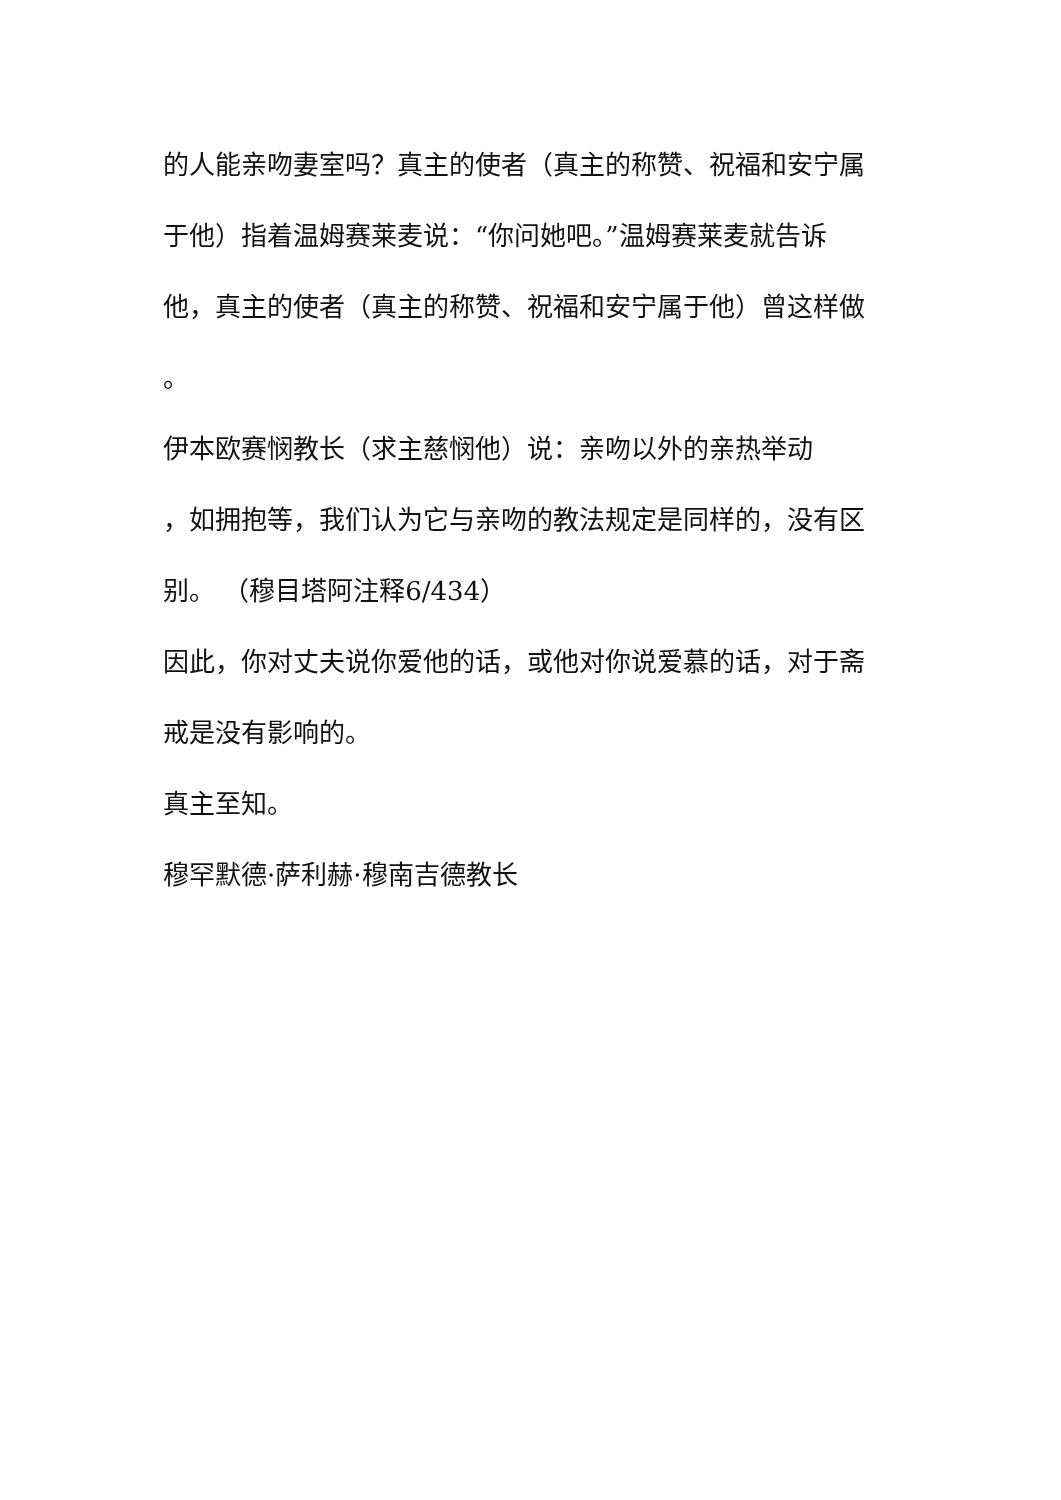的人能亲吻妻室吗？真主的使者（真主的称赞、祝福和安宁属
于他）指着温姆赛莱麦说：“你问她吧。”温姆赛莱麦就告诉
他，真主的使者（真主的称赞、祝福和安宁属于他）曾这样做
。
伊本欧赛悯教长（求主慈悯他）说：亲吻以外的亲热举动
，如拥抱等，我们认为它与亲吻的教法规定是同样的，没有区
别。 （穆目塔阿注释6/434）
因此，你对丈夫说你爱他的话，或他对你说爱慕的话，对于斋
戒是没有影响的。
真主至知。
穆罕默德·萨利赫·穆南吉德教长